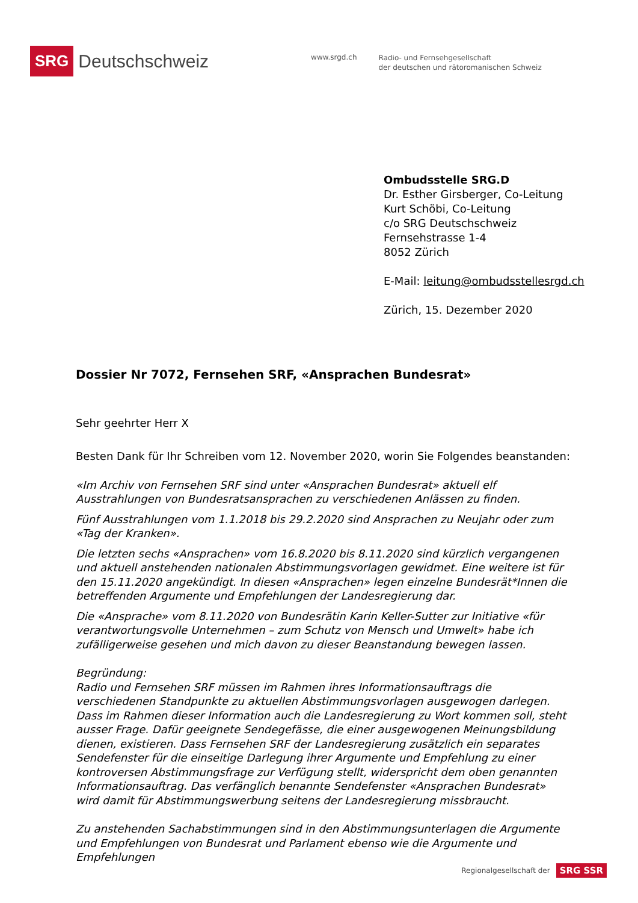SRG Deutschschweiz
www.srgd.ch
Radio- und Fernsehgesellschaft
der deutschen und rätoromanischen Schweiz
Ombudsstelle SRG.D
Dr. Esther Girsberger, Co-Leitung
Kurt Schöbi, Co-Leitung
c/o SRG Deutschschweiz
Fernsehstrasse 1-4
8052 Zürich
E-Mail: leitung@ombudsstellesrgd.ch
Zürich, 15. Dezember 2020
Dossier Nr 7072, Fernsehen SRF, «Ansprachen Bundesrat»
Sehr geehrter Herr X
Besten Dank für Ihr Schreiben vom 12. November 2020, worin Sie Folgendes beanstanden:
«Im Archiv von Fernsehen SRF sind unter «Ansprachen Bundesrat» aktuell elf Ausstrahlungen von Bundesratsansprachen zu verschiedenen Anlässen zu finden.
Fünf Ausstrahlungen vom 1.1.2018 bis 29.2.2020 sind Ansprachen zu Neujahr oder zum «Tag der Kranken».
Die letzten sechs «Ansprachen» vom 16.8.2020 bis 8.11.2020 sind kürzlich vergangenen und aktuell anstehenden nationalen Abstimmungsvorlagen gewidmet. Eine weitere ist für den 15.11.2020 angekündigt. In diesen «Ansprachen» legen einzelne Bundesrät*Innen die betreffenden Argumente und Empfehlungen der Landesregierung dar.
Die «Ansprache» vom 8.11.2020 von Bundesrätin Karin Keller-Sutter zur Initiative «für verantwortungsvolle Unternehmen – zum Schutz von Mensch und Umwelt» habe ich zufälligerweise gesehen und mich davon zu dieser Beanstandung bewegen lassen.
Begründung:
Radio und Fernsehen SRF müssen im Rahmen ihres Informationsauftrags die verschiedenen Standpunkte zu aktuellen Abstimmungsvorlagen ausgewogen darlegen. Dass im Rahmen dieser Information auch die Landesregierung zu Wort kommen soll, steht ausser Frage. Dafür geeignete Sendegefässe, die einer ausgewogenen Meinungsbildung dienen, existieren. Dass Fernsehen SRF der Landesregierung zusätzlich ein separates Sendefenster für die einseitige Darlegung ihrer Argumente und Empfehlung zu einer kontroversen Abstimmungsfrage zur Verfügung stellt, widerspricht dem oben genannten Informationsauftrag. Das verfänglich benannte Sendefenster «Ansprachen Bundesrat» wird damit für Abstimmungswerbung seitens der Landesregierung missbraucht.
Zu anstehenden Sachabstimmungen sind in den Abstimmungsunterlagen die Argumente und Empfehlungen von Bundesrat und Parlament ebenso wie die Argumente und Empfehlungen
Regionalgesellschaft der SRG SSR